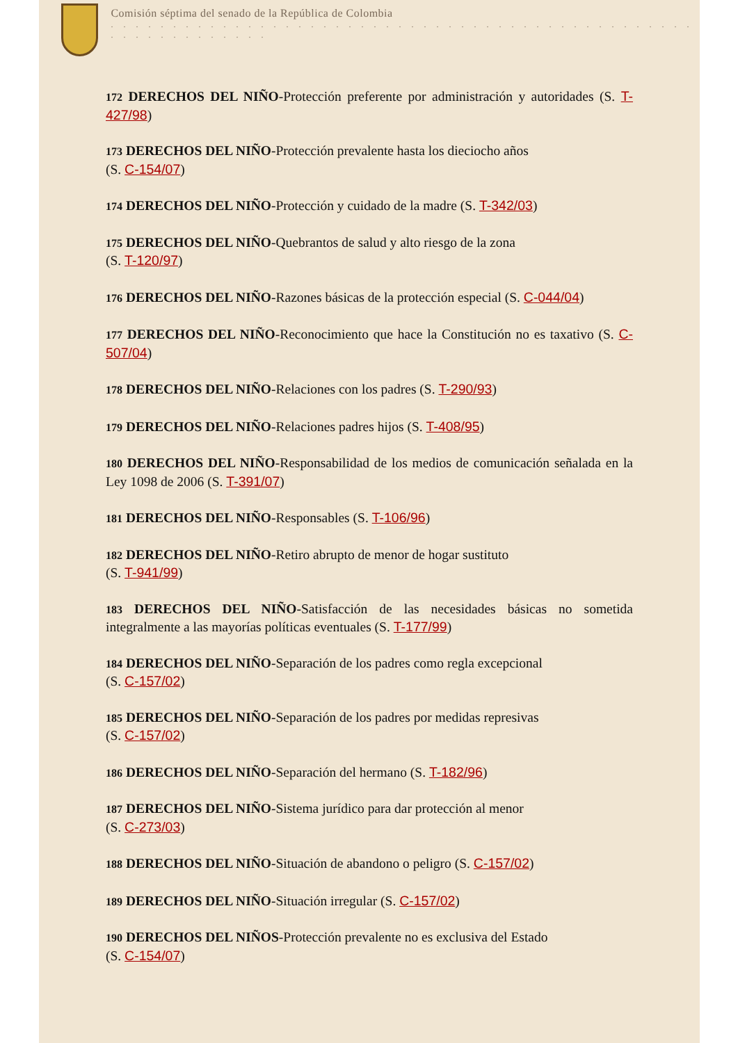Comisión séptima del senado de la República de Colombia
. . . . . . . . . . . . . . . . . . . . . . . . . . . . . . . . . . . . . . . . . . . . . . . . . . . . . . . . . . . .
172 DERECHOS DEL NIÑO-Protección preferente por administración y autoridades (S. T-427/98)
173 DERECHOS DEL NIÑO-Protección prevalente hasta los dieciocho años
(S. C-154/07)
174 DERECHOS DEL NIÑO-Protección y cuidado de la madre (S. T-342/03)
175 DERECHOS DEL NIÑO-Quebrantos de salud y alto riesgo de la zona
(S. T-120/97)
176 DERECHOS DEL NIÑO-Razones básicas de la protección especial (S. C-044/04)
177 DERECHOS DEL NIÑO-Reconocimiento que hace la Constitución no es taxativo (S. C-507/04)
178 DERECHOS DEL NIÑO-Relaciones con los padres (S. T-290/93)
179 DERECHOS DEL NIÑO-Relaciones padres hijos (S. T-408/95)
180 DERECHOS DEL NIÑO-Responsabilidad de los medios de comunicación señalada en la Ley 1098 de 2006 (S. T-391/07)
181 DERECHOS DEL NIÑO-Responsables (S. T-106/96)
182 DERECHOS DEL NIÑO-Retiro abrupto de menor de hogar sustituto
(S. T-941/99)
183 DERECHOS DEL NIÑO-Satisfacción de las necesidades básicas no sometida integralmente a las mayorías políticas eventuales (S. T-177/99)
184 DERECHOS DEL NIÑO-Separación de los padres como regla excepcional
(S. C-157/02)
185 DERECHOS DEL NIÑO-Separación de los padres por medidas represivas
(S. C-157/02)
186 DERECHOS DEL NIÑO-Separación del hermano (S. T-182/96)
187 DERECHOS DEL NIÑO-Sistema jurídico para dar protección al menor
(S. C-273/03)
188 DERECHOS DEL NIÑO-Situación de abandono o peligro (S. C-157/02)
189 DERECHOS DEL NIÑO-Situación irregular (S. C-157/02)
190 DERECHOS DEL NIÑOS-Protección prevalente no es exclusiva del Estado
(S. C-154/07)